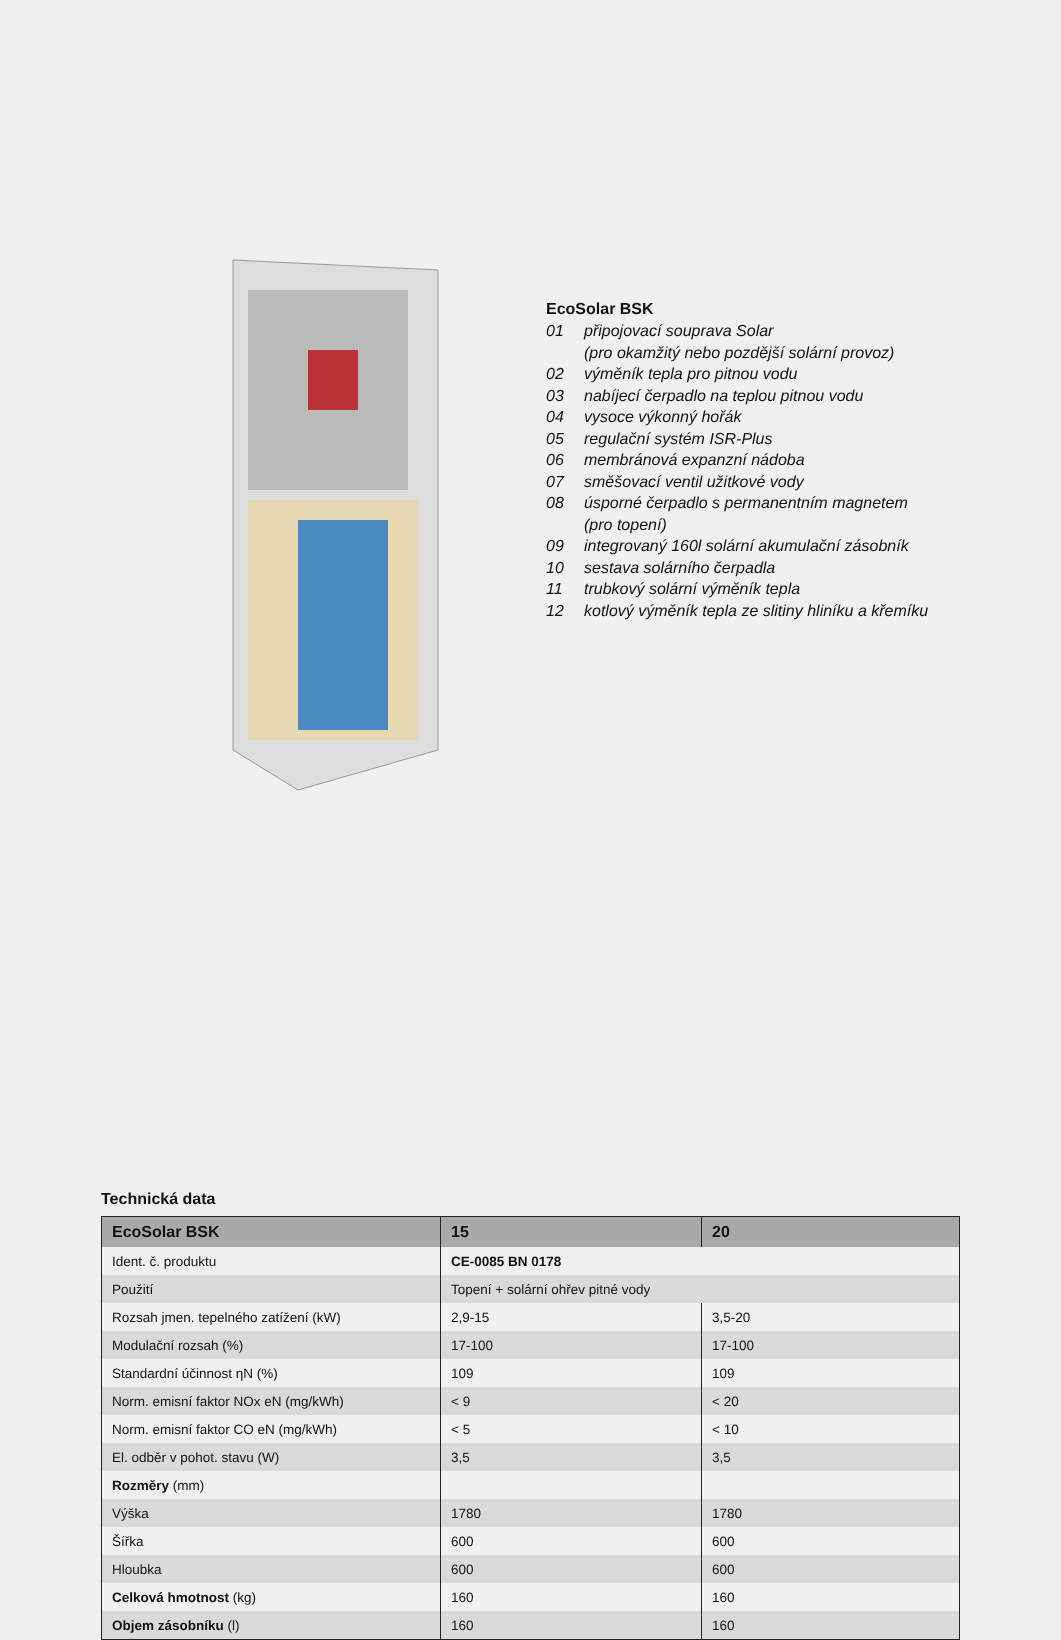EcoSolar BSK
01 připojovací souprava Solar
(pro okamžitý nebo pozdější solární provoz)
02 výměník tepla pro pitnou vodu
03 nabíjecí čerpadlo na teplou pitnou vodu
04 vysoce výkonný hořák
05 regulační systém ISR-Plus
06 membránová expanzní nádoba
07 směšovací ventil užitkové vody
08 úsporné čerpadlo s permanentním magnetem
(pro topení)
09 integrovaný 160l solární akumulační zásobník
10 sestava solárního čerpadla
11 trubkový solární výměník tepla
12 kotlový výměník tepla ze slitiny hliníku a křemíku
Technická data
| EcoSolar BSK | 15 | 20 |
| --- | --- | --- |
| Ident. č. produktu | CE-0085 BN 0178 | |
| Použití | Topení + solární ohřev pitné vody | |
| Rozsah jmen. tepelného zatížení (kW) | 2,9-15 | 3,5-20 |
| Modulační rozsah (%) | 17-100 | 17-100 |
| Standardní účinnost ηN (%) | 109 | 109 |
| Norm. emisní faktor NOx eN (mg/kWh) | < 9 | < 20 |
| Norm. emisní faktor CO eN (mg/kWh) | < 5 | < 10 |
| El. odběr v pohot. stavu (W) | 3,5 | 3,5 |
| Rozměry (mm) | | |
| Výška | 1780 | 1780 |
| Šířka | 600 | 600 |
| Hloubka | 600 | 600 |
| Celková hmotnost (kg) | 160 | 160 |
| Objem zásobníku (l) | 160 | 160 |